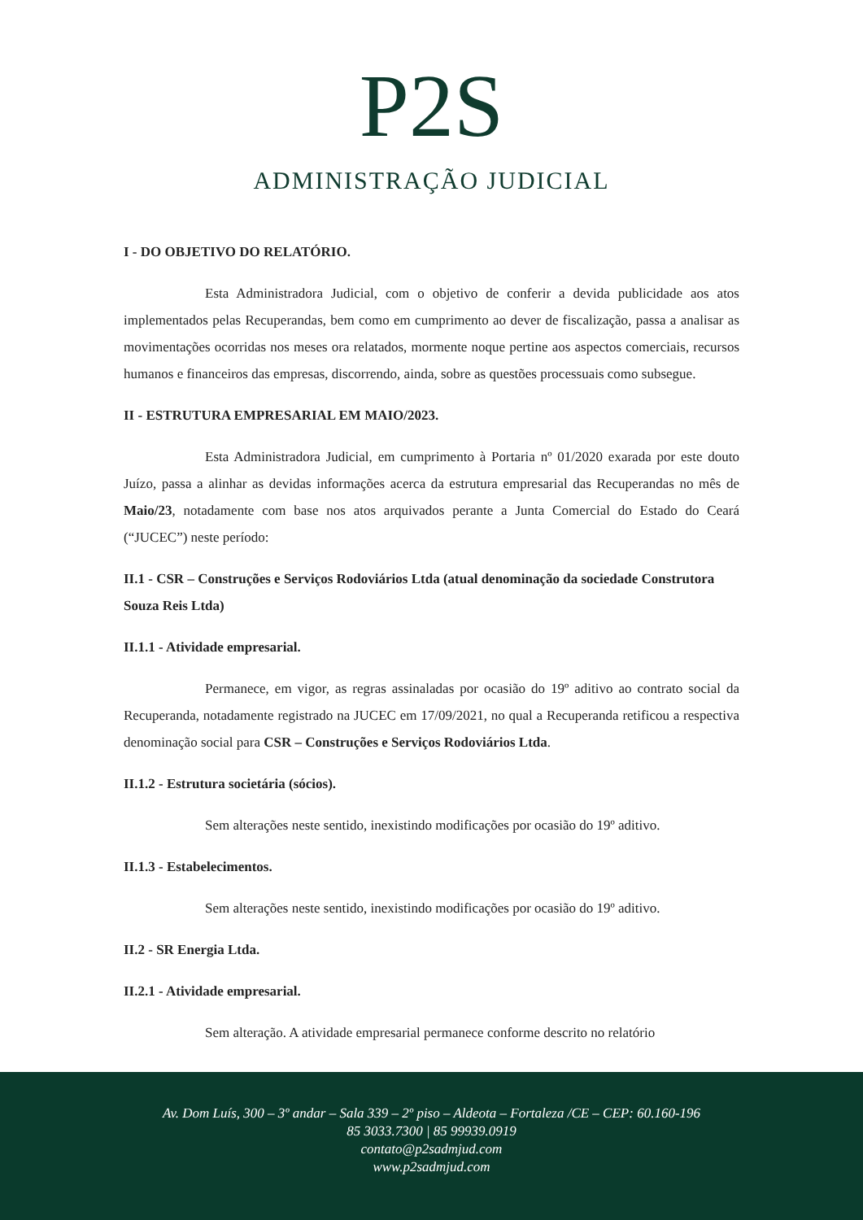P2S
ADMINISTRAÇÃO JUDICIAL
I - DO OBJETIVO DO RELATÓRIO.
Esta Administradora Judicial, com o objetivo de conferir a devida publicidade aos atos implementados pelas Recuperandas, bem como em cumprimento ao dever de fiscalização, passa a analisar as movimentações ocorridas nos meses ora relatados, mormente noque pertine aos aspectos comerciais, recursos humanos e financeiros das empresas, discorrendo, ainda, sobre as questões processuais como subsegue.
II - ESTRUTURA EMPRESARIAL EM MAIO/2023.
Esta Administradora Judicial, em cumprimento à Portaria nº 01/2020 exarada por este douto Juízo, passa a alinhar as devidas informações acerca da estrutura empresarial das Recuperandas no mês de Maio/23, notadamente com base nos atos arquivados perante a Junta Comercial do Estado do Ceará (“JUCEC”) neste período:
II.1 - CSR – Construções e Serviços Rodoviários Ltda (atual denominação da sociedade Construtora Souza Reis Ltda)
II.1.1 - Atividade empresarial.
Permanece, em vigor, as regras assinaladas por ocasião do 19º aditivo ao contrato social da Recuperanda, notadamente registrado na JUCEC em 17/09/2021, no qual a Recuperanda retificou a respectiva denominação social para CSR – Construções e Serviços Rodoviários Ltda.
II.1.2 - Estrutura societária (sócios).
Sem alterações neste sentido, inexistindo modificações por ocasião do 19º aditivo.
II.1.3 - Estabelecimentos.
Sem alterações neste sentido, inexistindo modificações por ocasião do 19º aditivo.
II.2 - SR Energia Ltda.
II.2.1 - Atividade empresarial.
Sem alteração. A atividade empresarial permanece conforme descrito no relatório
Av. Dom Luís, 300 – 3º andar – Sala 339 – 2º piso – Aldeota – Fortaleza /CE – CEP: 60.160-196
85 3033.7300 | 85 99939.0919
contato@p2sadmjud.com
www.p2sadmjud.com